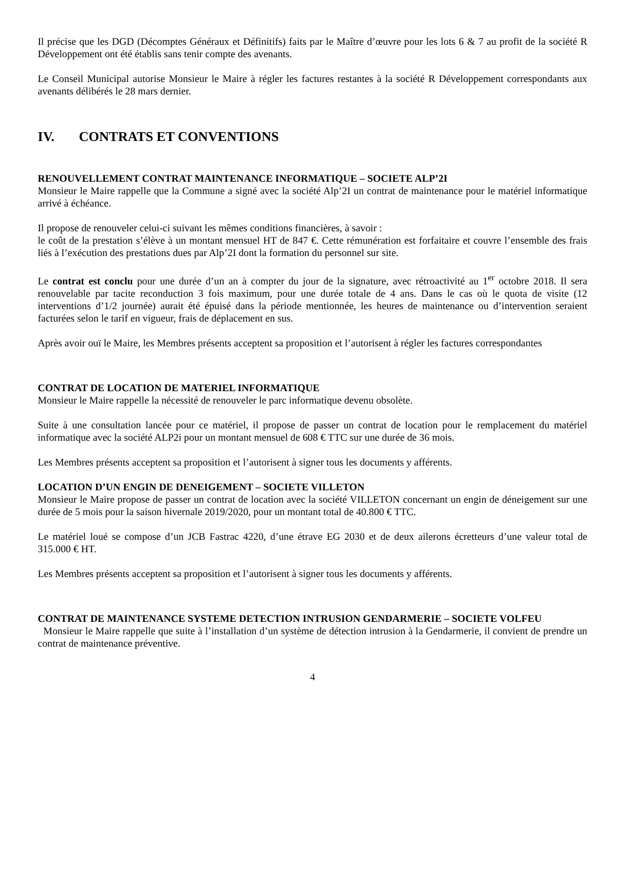Il précise que les DGD (Décomptes Généraux et Définitifs) faits par le Maître d’œuvre pour les lots 6 & 7 au profit de la société R Développement ont été établis sans tenir compte des avenants.
Le Conseil Municipal autorise Monsieur le Maire à régler les factures restantes à la société R Développement correspondants aux avenants délibérés le 28 mars dernier.
IV. CONTRATS ET CONVENTIONS
RENOUVELLEMENT CONTRAT MAINTENANCE INFORMATIQUE – SOCIETE ALP’2I
Monsieur le Maire rappelle que la Commune a signé avec la société Alp’2I un contrat de maintenance pour le matériel informatique arrivé à échéance.
Il propose de renouveler celui-ci suivant les mêmes conditions financières, à savoir :
le coût de la prestation s’élève à un montant mensuel HT de 847 €. Cette rémunération est forfaitaire et couvre l’ensemble des frais liés à l’exécution des prestations dues par Alp’2I dont la formation du personnel sur site.
Le contrat est conclu pour une durée d’un an à compter du jour de la signature, avec rétroactivité au 1<sup>er</sup> octobre 2018. Il sera renouvelable par tacite reconduction 3 fois maximum, pour une durée totale de 4 ans. Dans le cas où le quota de visite (12 interventions d’1/2 journée) aurait été épuisé dans la période mentionnée, les heures de maintenance ou d’intervention seraient facturées selon le tarif en vigueur, frais de déplacement en sus.
Après avoir ouï le Maire, les Membres présents acceptent sa proposition et l’autorisent à régler les factures correspondantes
CONTRAT DE LOCATION DE MATERIEL INFORMATIQUE
Monsieur le Maire rappelle la nécessité de renouveler le parc informatique devenu obsolète.
Suite à une consultation lancée pour ce matériel, il propose de passer un contrat de location pour le remplacement du matériel informatique avec la société ALP2i pour un montant mensuel de 608 € TTC sur une durée de 36 mois.
Les Membres présents acceptent sa proposition et l’autorisent à signer tous les documents y afférents.
LOCATION D’UN ENGIN DE DENEIGEMENT – SOCIETE VILLETON
Monsieur le Maire propose de passer un contrat de location avec la société VILLETON concernant un engin de déneigement sur une durée de 5 mois pour la saison hivernale 2019/2020, pour un montant total de 40.800 € TTC.
Le matériel loué se compose d’un JCB Fastrac 4220, d’une étrave EG 2030 et de deux ailerons écretteurs d’une valeur total de 315.000 € HT.
Les Membres présents acceptent sa proposition et l’autorisent à signer tous les documents y afférents.
CONTRAT DE MAINTENANCE SYSTEME DETECTION INTRUSION GENDARMERIE – SOCIETE VOLFEU
Monsieur le Maire rappelle que suite à l’installation d’un système de détection intrusion à la Gendarmerie, il convient de prendre un contrat de maintenance préventive.
4